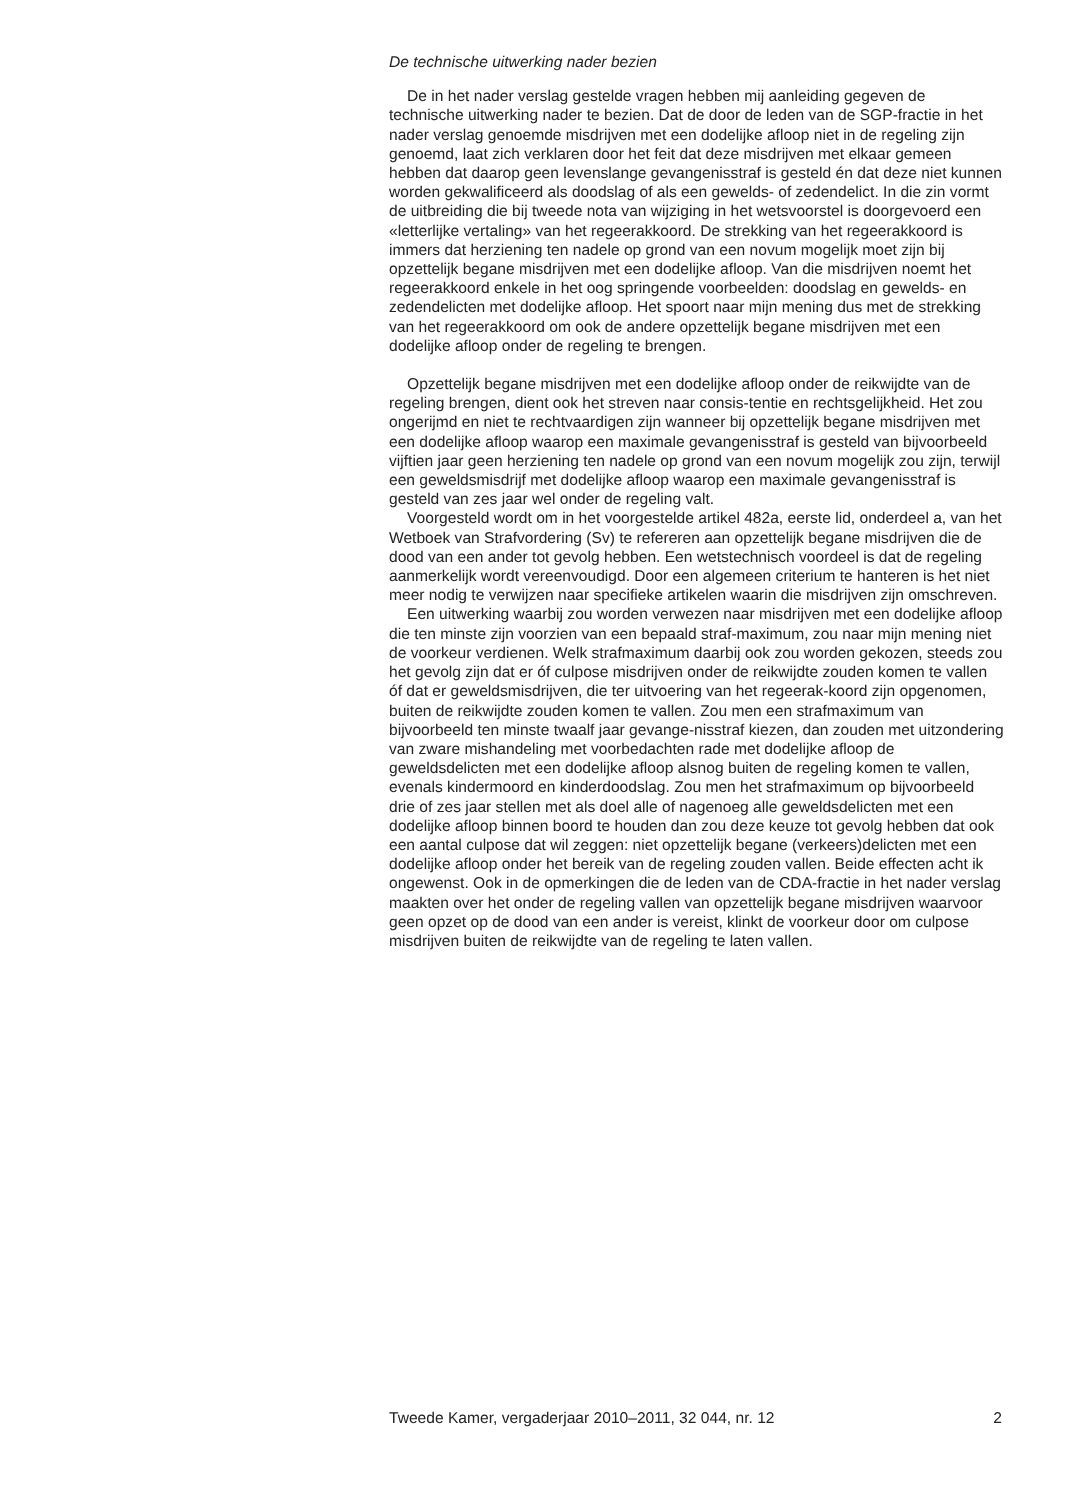De technische uitwerking nader bezien
De in het nader verslag gestelde vragen hebben mij aanleiding gegeven de technische uitwerking nader te bezien. Dat de door de leden van de SGP-fractie in het nader verslag genoemde misdrijven met een dodelijke afloop niet in de regeling zijn genoemd, laat zich verklaren door het feit dat deze misdrijven met elkaar gemeen hebben dat daarop geen levenslange gevangenisstraf is gesteld én dat deze niet kunnen worden gekwalificeerd als doodslag of als een gewelds- of zedendelict. In die zin vormt de uitbreiding die bij tweede nota van wijziging in het wetsvoorstel is doorgevoerd een «letterlijke vertaling» van het regeerakkoord. De strekking van het regeerakkoord is immers dat herziening ten nadele op grond van een novum mogelijk moet zijn bij opzettelijk begane misdrijven met een dodelijke afloop. Van die misdrijven noemt het regeerakkoord enkele in het oog springende voorbeelden: doodslag en gewelds- en zedendelicten met dodelijke afloop. Het spoort naar mijn mening dus met de strekking van het regeerakkoord om ook de andere opzettelijk begane misdrijven met een dodelijke afloop onder de regeling te brengen.
Opzettelijk begane misdrijven met een dodelijke afloop onder de reikwijdte van de regeling brengen, dient ook het streven naar consis-tentie en rechtsgelijkheid. Het zou ongerijmd en niet te rechtvaardigen zijn wanneer bij opzettelijk begane misdrijven met een dodelijke afloop waarop een maximale gevangenisstraf is gesteld van bijvoorbeeld vijftien jaar geen herziening ten nadele op grond van een novum mogelijk zou zijn, terwijl een geweldsmisdrijf met dodelijke afloop waarop een maximale gevangenisstraf is gesteld van zes jaar wel onder de regeling valt.
Voorgesteld wordt om in het voorgestelde artikel 482a, eerste lid, onderdeel a, van het Wetboek van Strafvordering (Sv) te refereren aan opzettelijk begane misdrijven die de dood van een ander tot gevolg hebben. Een wetstechnisch voordeel is dat de regeling aanmerkelijk wordt vereenvoudigd. Door een algemeen criterium te hanteren is het niet meer nodig te verwijzen naar specifieke artikelen waarin die misdrijven zijn omschreven.
Een uitwerking waarbij zou worden verwezen naar misdrijven met een dodelijke afloop die ten minste zijn voorzien van een bepaald straf-maximum, zou naar mijn mening niet de voorkeur verdienen. Welk strafmaximum daarbij ook zou worden gekozen, steeds zou het gevolg zijn dat er óf culpose misdrijven onder de reikwijdte zouden komen te vallen óf dat er geweldsmisdrijven, die ter uitvoering van het regeerak-koord zijn opgenomen, buiten de reikwijdte zouden komen te vallen. Zou men een strafmaximum van bijvoorbeeld ten minste twaalf jaar gevange-nisstraf kiezen, dan zouden met uitzondering van zware mishandeling met voorbedachten rade met dodelijke afloop de geweldsdelicten met een dodelijke afloop alsnog buiten de regeling komen te vallen, evenals kindermoord en kinderdoodslag. Zou men het strafmaximum op bijvoorbeeld drie of zes jaar stellen met als doel alle of nagenoeg alle geweldsdelicten met een dodelijke afloop binnen boord te houden dan zou deze keuze tot gevolg hebben dat ook een aantal culpose dat wil zeggen: niet opzettelijk begane (verkeers)delicten met een dodelijke afloop onder het bereik van de regeling zouden vallen. Beide effecten acht ik ongewenst. Ook in de opmerkingen die de leden van de CDA-fractie in het nader verslag maakten over het onder de regeling vallen van opzettelijk begane misdrijven waarvoor geen opzet op de dood van een ander is vereist, klinkt de voorkeur door om culpose misdrijven buiten de reikwijdte van de regeling te laten vallen.
Tweede Kamer, vergaderjaar 2010–2011, 32 044, nr. 12 2